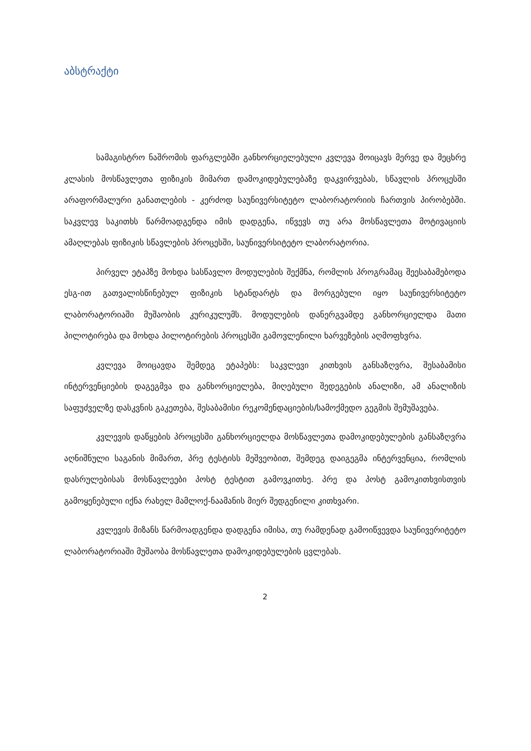აბსტრაქტი
სამაგისტრო ნაშრომის ფარგლებში განხორციელებული კვლევა მოიცავს მერვე და მეცხრე კლასის მოსწავლეთა ფიზიკის მიმართ დამოკიდებულებაზე დაკვირვებას, სწავლის პროცესში არაფორმალური განათლების - კერძოდ საუნივერსიტეტო ლაბორატორიის ჩართვის პირობებში. საკვლევ საკითხს წარმოადგენდა იმის დადგენა, იწვევს თუ არა მოსწავლეთა მოტივაციის ამაღლებას ფიზიკის სწავლების პროცესში, საუნივერსიტეტო ლაბორატორია.
პირველ ეტაპზე მოხდა სასწავლო მოდულების შექმნა, რომლის პროგრამაც შეესაბამებოდა ესგ-ით გათვალისწინებულ ფიზიკის სტანდარტს და მორგებული იყო საუნივერსიტეტო ლაბორატორიაში მუშაობის კურიკულუმს. მოდულების დანერგვამდე განხორციელდა მათი პილოტირება და მოხდა პილოტირების პროცესში გამოვლენილი ხარვეზების აღმოფხვრა.
კვლევა მოიცავდა შემდეგ ეტაპებს: საკვლევი კითხვის განსაზღვრა, შესაბამისი ინტერვენციების დაგეგმვა და განხორციელება, მიღებული შედეგების ანალიზი, ამ ანალიზის საფუძველზე დასკვნის გაკეთება, შესაბამისი რეკომენდაციების/სამოქმედო გეგმის შემუშავება.
კვლევის დაწყების პროცესში განხორციელდა მოსწავლეთა დამოკიდებულების განსაზღვრა აღნიშნული საგანის მიმართ, პრე ტესტისს მეშვეობით, შემდეგ დაიგეგმა ინტერვენცია, რომლის დასრულებისას მოსწავლეები პოსტ ტესტით გამოვკითხე. პრე და პოსტ გამოკითხვისთვის გამოყენებული იქნა რახელ მამლოქ-ნაამანის მიერ შედგენილი კითხვარი.
კვლევის მიზანს წარმოადგენდა დადგენა იმისა, თუ რამდენად გამოიწვევდა საუნივერიტეტო ლაბორატორიაში მუშაობა მოსწავლეთა დამოკიდებულების ცვლებას.
2